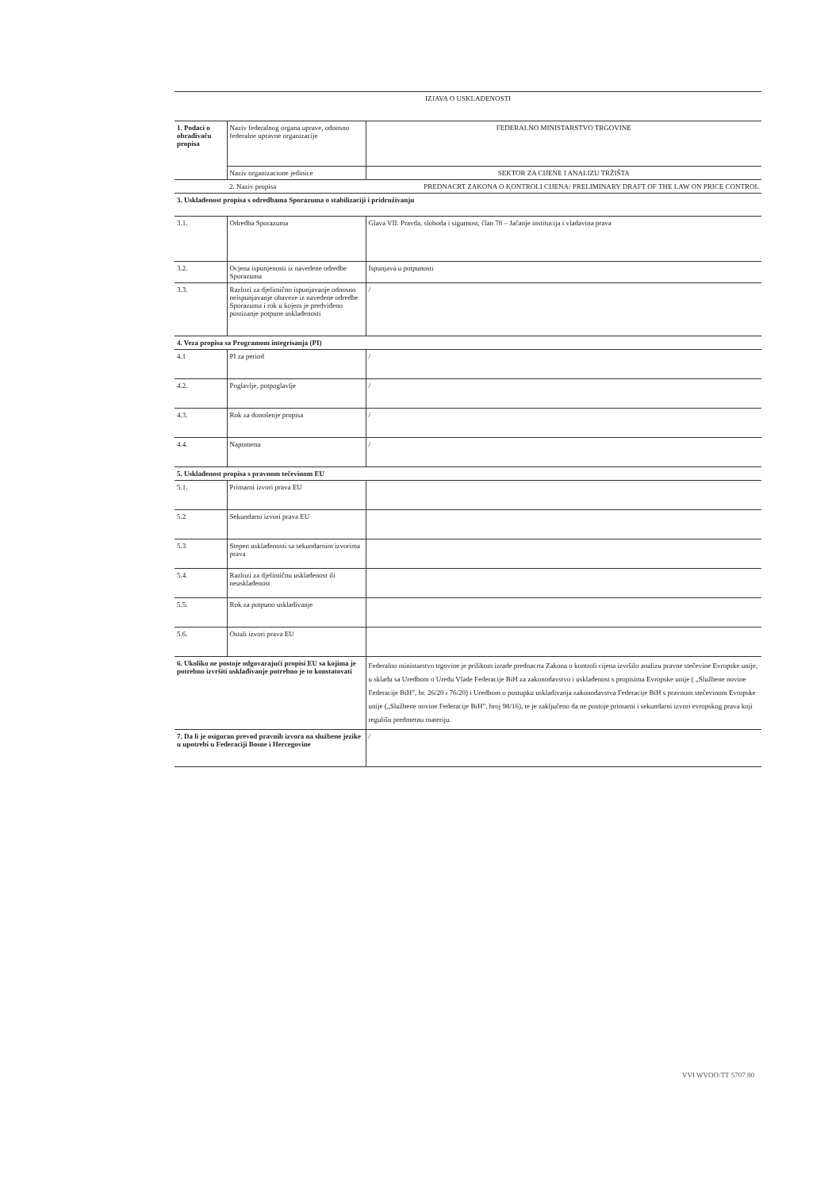| IZJAVA O USKLAĐENOSTI | | | |
| 1. Podaci o obrađivaču propisa | | Naziv federalnog organa uprave, odnosno federalne upravne organizacije | FEDERALNO MINISTARSTVO TRGOVINE |
| | | Naziv organizacione jedinice | SEKTOR ZA CIJENE I ANALIZU TRŽIŠTA |
| | | 2. Naziv propisa | PREDNACRT ZAKONA O KONTROLI CIJENA/ PRELIMINARY DRAFT OF THE LAW ON PRICE CONTROL |
| 3. Usklađenost propisa s odredbama Sporazuma o stabilizaciji i pridruživanju | | | |
| 3.1. | | Odredba Sporazuma | Glava VII. Pravda, sloboda i sigurnost, član 78 – Jačanje institucija i vladavina prava |
| 3.2. | | Ocjena ispunjenosti iz navedene odredbe Sporazuma | Ispunjava u potpunosti |
| 3.3. | | Razlozi za djelimično ispunjavanje odnosno neispunjavanje obaveze iz navedene odredbe Sporazuma i rok u kojem je predviđeno postizanje potpune usklađenosti | / |
| 4. Veza propisa sa Programom integrisanja (PI) | | | |
| 4.1 | | PI za period | / |
| 4.2. | | Poglavlje, potpoglavlje | / |
| 4.3. | | Rok za donošenje propisa | / |
| 4.4. | | Napomena | / |
| 5. Usklađenost propisa s pravnom tečevinom EU | | | |
| 5.1. | | Primarni izvori prava EU | |
| 5.2 | | Sekundarni izvori prava EU | |
| 5.3 | | Stepen usklađenosti sa sekundarnim izvorima prava | |
| 5.4. | | Razlozi za djelimičnu usklađenost ili neusklađenost | |
| 5.5. | | Rok za potpuno usklađivanje | |
| 5.6. | | Ostali izvori prava EU | |
| 6. Ukoliko ne postoje odgovarajući propisi EU sa kojima je potrebno izvršiti usklađivanje potrebno je to konstatovati | | | Federalno ministarstvo trgovine je prilikom izrade prednacrta Zakona o kontroli cijena izvršilo analizu pravne stečevine Evropske unije, u skladu sa Uredbom o Uredu Vlade Federacije BiH za zakonodavstvo i usklađenost s propisima Evropske unije ( „Službene novine Federacije BiH", br. 26/20 i 76/20) i Uredbom o postupku usklađivanja zakonodavstva Federacije BiH s pravnom stečevinom Evropske unije („Službene novine Federacije BiH", broj 98/16), te je zaključeno da ne postoje primarni i sekundarni izvori evropskog prava koji regulišu predmetnu materiju. |
| 7. Da li je osiguran prevod pravnih izvora na službene jezike u upotrebi u Federaciji Bosne i Hercegovine | | | / |
VVI WVOO:TT 5707 80